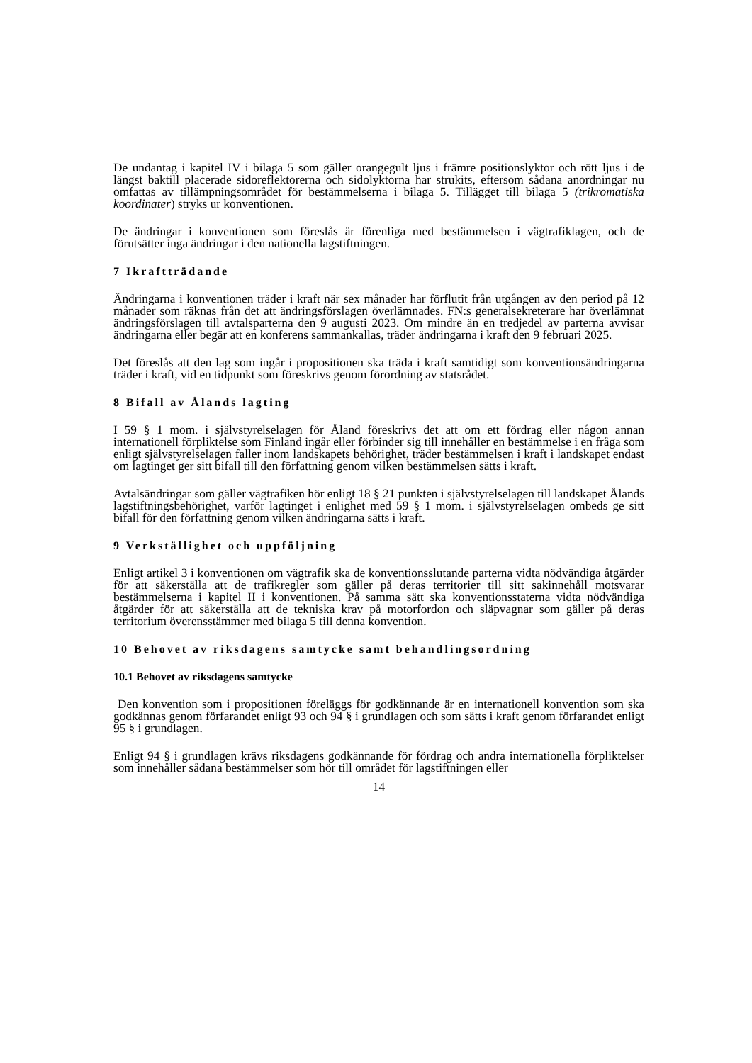De undantag i kapitel IV i bilaga 5 som gäller orangegult ljus i främre positionslyktor och rött ljus i de längst baktill placerade sidoreflektorerna och sidolyktorna har strukits, eftersom sådana anordningar nu omfattas av tillämpningsområdet för bestämmelserna i bilaga 5. Tillägget till bilaga 5 (trikromatiska koordinater) stryks ur konventionen.
De ändringar i konventionen som föreslås är förenliga med bestämmelsen i vägtrafiklagen, och de förutsätter inga ändringar i den nationella lagstiftningen.
7 Ikraftträdande
Ändringarna i konventionen träder i kraft när sex månader har förflutit från utgången av den period på 12 månader som räknas från det att ändringsförslagen överlämnades. FN:s generalsekreterare har överlämnat ändringsförslagen till avtalsparterna den 9 augusti 2023. Om mindre än en tredjedel av parterna avvisar ändringarna eller begär att en konferens sammankallas, träder ändringarna i kraft den 9 februari 2025.
Det föreslås att den lag som ingår i propositionen ska träda i kraft samtidigt som konventionsändringarna träder i kraft, vid en tidpunkt som föreskrivs genom förordning av statsrådet.
8 Bifall av Ålands lagting
I 59 § 1 mom. i självstyrelselagen för Åland föreskrivs det att om ett fördrag eller någon annan internationell förpliktelse som Finland ingår eller förbinder sig till innehåller en bestämmelse i en fråga som enligt självstyrelselagen faller inom landskapets behörighet, träder bestämmelsen i kraft i landskapet endast om lagtinget ger sitt bifall till den författning genom vilken bestämmelsen sätts i kraft.
Avtalsändringar som gäller vägtrafiken hör enligt 18 § 21 punkten i självstyrelselagen till landskapet Ålands lagstiftningsbehörighet, varför lagtinget i enlighet med 59 § 1 mom. i självstyrelselagen ombeds ge sitt bifall för den författning genom vilken ändringarna sätts i kraft.
9 Verkställighet och uppföljning
Enligt artikel 3 i konventionen om vägtrafik ska de konventionsslutande parterna vidta nödvändiga åtgärder för att säkerställa att de trafikregler som gäller på deras territorier till sitt sakinnehåll motsvarar bestämmelserna i kapitel II i konventionen. På samma sätt ska konventionsstaterna vidta nödvändiga åtgärder för att säkerställa att de tekniska krav på motorfordon och släpvagnar som gäller på deras territorium överensstämmer med bilaga 5 till denna konvention.
10 Behovet av riksdagens samtycke samt behandlingsordning
10.1 Behovet av riksdagens samtycke
Den konvention som i propositionen föreläggs för godkännande är en internationell konvention som ska godkännas genom förfarandet enligt 93 och 94 § i grundlagen och som sätts i kraft genom förfarandet enligt 95 § i grundlagen.
Enligt 94 § i grundlagen krävs riksdagens godkännande för fördrag och andra internationella förpliktelser som innehåller sådana bestämmelser som hör till området för lagstiftningen eller
14